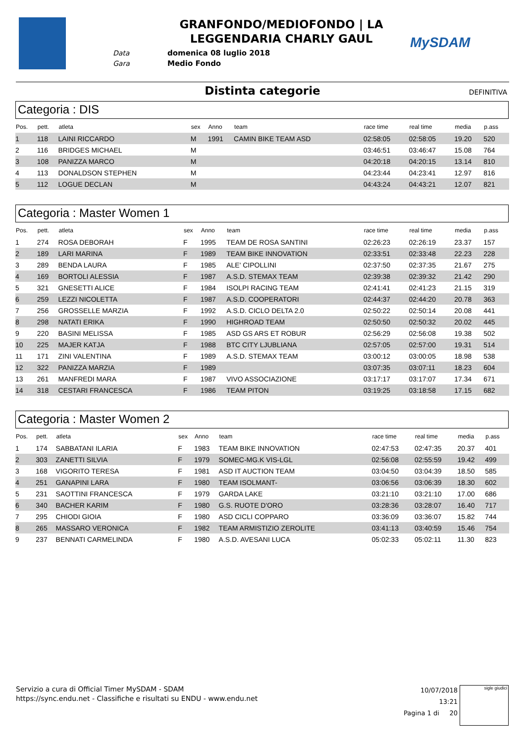Data
Gara
GRANFONDO/MEDIOFONDO | LA LEGGENDARIA CHARLY GAUL
domenica 08 luglio 2018
Medio Fondo
MySDAM
Distinta categorie DEFINITIVA
Categoria : DIS
| Pos. | pett. | atleta | sex | Anno | team | race time | real time | media | p.ass |
| --- | --- | --- | --- | --- | --- | --- | --- | --- | --- |
| 1 | 118 | LAINI RICCARDO | M | 1991 | CAMIN BIKE TEAM ASD | 02:58:05 | 02:58:05 | 19.20 | 520 |
| 2 | 116 | BRIDGES MICHAEL | M | | | 03:46:51 | 03:46:47 | 15.08 | 764 |
| 3 | 108 | PANIZZA MARCO | M | | | 04:20:18 | 04:20:15 | 13.14 | 810 |
| 4 | 113 | DONALDSON STEPHEN | M | | | 04:23:44 | 04:23:41 | 12.97 | 816 |
| 5 | 112 | LOGUE DECLAN | M | | | 04:43:24 | 04:43:21 | 12.07 | 821 |
Categoria : Master Women 1
| Pos. | pett. | atleta | sex | Anno | team | race time | real time | media | p.ass |
| --- | --- | --- | --- | --- | --- | --- | --- | --- | --- |
| 1 | 274 | ROSA DEBORAH | F | 1995 | TEAM DE ROSA SANTINI | 02:26:23 | 02:26:19 | 23.37 | 157 |
| 2 | 189 | LARI MARINA | F | 1989 | TEAM BIKE INNOVATION | 02:33:51 | 02:33:48 | 22.23 | 228 |
| 3 | 289 | BENDA LAURA | F | 1985 | ALE' CIPOLLINI | 02:37:50 | 02:37:35 | 21.67 | 275 |
| 4 | 169 | BORTOLI ALESSIA | F | 1987 | A.S.D. STEMAX TEAM | 02:39:38 | 02:39:32 | 21.42 | 290 |
| 5 | 321 | GNESETTI ALICE | F | 1984 | ISOLPI RACING TEAM | 02:41:41 | 02:41:23 | 21.15 | 319 |
| 6 | 259 | LEZZI NICOLETTA | F | 1987 | A.S.D. COOPERATORI | 02:44:37 | 02:44:20 | 20.78 | 363 |
| 7 | 256 | GROSSELLE MARZIA | F | 1992 | A.S.D. CICLO DELTA 2.0 | 02:50:22 | 02:50:14 | 20.08 | 441 |
| 8 | 298 | NATATI ERIKA | F | 1990 | HIGHROAD TEAM | 02:50:50 | 02:50:32 | 20.02 | 445 |
| 9 | 220 | BASINI MELISSA | F | 1985 | ASD GS ARS ET ROBUR | 02:56:29 | 02:56:08 | 19.38 | 502 |
| 10 | 225 | MAJER KATJA | F | 1988 | BTC CITY LJUBLIANA | 02:57:05 | 02:57:00 | 19.31 | 514 |
| 11 | 171 | ZINI VALENTINA | F | 1989 | A.S.D. STEMAX TEAM | 03:00:12 | 03:00:05 | 18.98 | 538 |
| 12 | 322 | PANIZZA MARZIA | F | 1989 | | 03:07:35 | 03:07:11 | 18.23 | 604 |
| 13 | 261 | MANFREDI MARA | F | 1987 | VIVO ASSOCIAZIONE | 03:17:17 | 03:17:07 | 17.34 | 671 |
| 14 | 318 | CESTARI FRANCESCA | F | 1986 | TEAM PITON | 03:19:25 | 03:18:58 | 17.15 | 682 |
Categoria : Master Women 2
| Pos. | pett. | atleta | sex | Anno | team | race time | real time | media | p.ass |
| --- | --- | --- | --- | --- | --- | --- | --- | --- | --- |
| 1 | 174 | SABBATANI ILARIA | F | 1983 | TEAM BIKE INNOVATION | 02:47:53 | 02:47:35 | 20.37 | 401 |
| 2 | 303 | ZANETTI SILVIA | F | 1979 | SOMEC-MG.K VIS-LGL | 02:56:08 | 02:55:59 | 19.42 | 499 |
| 3 | 168 | VIGORITO TERESA | F | 1981 | ASD IT AUCTION TEAM | 03:04:50 | 03:04:39 | 18.50 | 585 |
| 4 | 251 | GANAPINI LARA | F | 1980 | TEAM ISOLMANT- | 03:06:56 | 03:06:39 | 18.30 | 602 |
| 5 | 231 | SAOTTINI FRANCESCA | F | 1979 | GARDA LAKE | 03:21:10 | 03:21:10 | 17.00 | 686 |
| 6 | 340 | BACHER KARIM | F | 1980 | G.S. RUOTE D'ORO | 03:28:36 | 03:28:07 | 16.40 | 717 |
| 7 | 295 | CHIODI GIOIA | F | 1980 | ASD CICLI COPPARO | 03:36:09 | 03:36:07 | 15.82 | 744 |
| 8 | 265 | MASSARO VERONICA | F | 1982 | TEAM ARMISTIZIO ZEROLITE | 03:41:13 | 03:40:59 | 15.46 | 754 |
| 9 | 237 | BENNATI CARMELINDA | F | 1980 | A.S.D. AVESANI LUCA | 05:02:33 | 05:02:11 | 11.30 | 823 |
Servizio a cura di Official Timer MySDAM - SDAM
https://sync.endu.net - Classifiche e risultati su ENDU - www.endu.net
10/07/2018 13:21
Pagina 1 di 20
sigle giudici